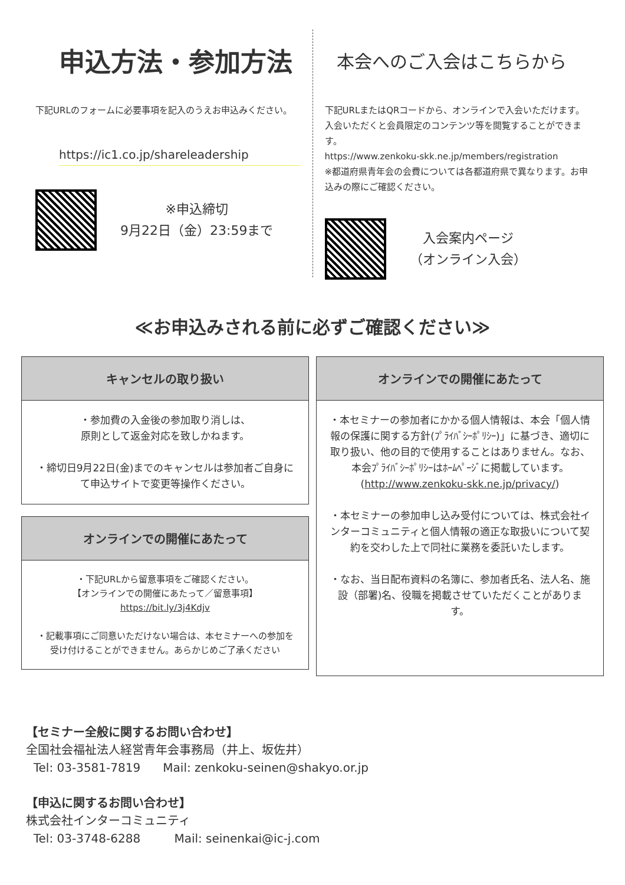申込方法・参加方法
下記URLのフォームに必要事項を記入のうえお申込みください。
https://ic1.co.jp/shareleadership
※申込締切
9月22日（金）23:59まで
本会へのご入会はこちらから
下記URLまたはQRコードから、オンラインで入会いただけます。入会いただくと会員限定のコンテンツ等を閲覧することができます。
https://www.zenkoku-skk.ne.jp/members/registration
※都道府県青年会の会費については各都道府県で異なります。お申込みの際にご確認ください。
入会案内ページ
（オンライン入会）
≪お申込みされる前に必ずご確認ください≫
キャンセルの取り扱い
・参加費の入金後の参加取り消しは、
原則として返金対応を致しかねます。
・締切日9月22日(金)までのキャンセルは参加者ご自身にて申込サイトで変更等操作ください。
オンラインでの開催にあたって
・下記URLから留意事項をご確認ください。
【オンラインでの開催にあたって／留意事項】
https://bit.ly/3j4Kdjv
・記載事項にご同意いただけない場合は、本セミナーへの参加を受け付けることができません。あらかじめご了承ください
オンラインでの開催にあたって
・本セミナーの参加者にかかる個人情報は、本会「個人情報の保護に関する方針(ﾌﾟﾗｲﾊﾞｼｰﾎﾟﾘｼｰ)」に基づき、適切に取り扱い、他の目的で使用することはありません。なお、本会ﾌﾟﾗｲﾊﾞｼｰﾎﾟﾘｼｰはﾎｰﾑﾍﾟｰｼﾞに掲載しています。(http://www.zenkoku-skk.ne.jp/privacy/)
・本セミナーの参加申し込み受付については、株式会社インターコミュニティと個人情報の適正な取扱いについて契約を交わした上で同社に業務を委託いたします。
・なお、当日配布資料の名簿に、参加者氏名、法人名、施設（部署)名、役職を掲載させていただくことがあります。
【セミナー全般に関するお問い合わせ】
全国社会福祉法人経営青年会事務局（井上、坂佐井）
Tel: 03-3581-7819 Mail: zenkoku-seinen@shakyo.or.jp
【申込に関するお問い合わせ】
株式会社インターコミュニティ
Tel: 03-3748-6288 Mail: seinenkai@ic-j.com